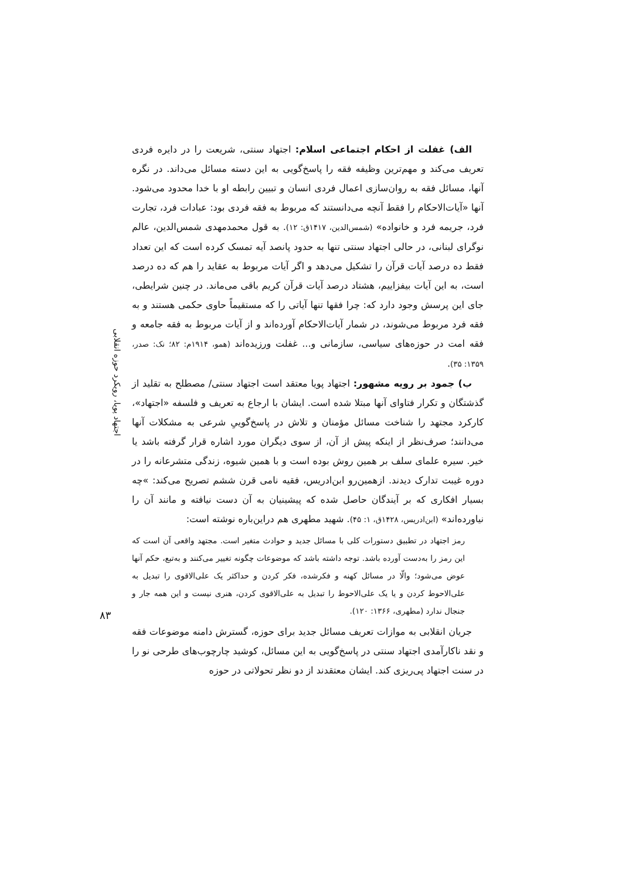الف) غفلت از احکام اجتماعی اسلام: اجتهاد سنتی، شریعت را در دایره فردی تعریف می‌کند و مهم‌ترین وظیفه فقه را پاسخ‌گویی به این دسته مسائل می‌داند. در نگره آنها، مسائل فقه به روان‌سازی اعمال فردی انسان و تبیین رابطه او با خدا محدود می‌شود. آنها «آیات‌الاحکام را فقط آنچه می‌دانستند که مربوط به فقه فردی بود: عبادات فرد، تجارت فرد، جریمه فرد و خانواده» (شمس‌الدین، ۱۴۱۷ق: ۱۲). به قول محمدمهدی شمس‌الدین، عالم نوگرای لبنانی، در حالی اجتهاد سنتی تنها به حدود پانصد آیه تمسک کرده است که این تعداد فقط ده درصد آیات قرآن را تشکیل می‌دهد و اگر آیات مربوط به عقاید را هم که ده درصد است، به این آیات بیفزاییم، هشتاد درصد آیات قرآن کریم باقی می‌ماند. در چنین شرایطی، جای این پرسش وجود دارد که: چرا فقها تنها آیاتی را که مستقیماً حاوی حکمی هستند و به فقه فرد مربوط می‌شوند، در شمار آیات‌الاحکام آورده‌اند و از آیات مربوط به فقه جامعه و فقه امت در حوزه‌های سیاسی، سازمانی و... غفلت ورزیده‌اند (همو، ۱۹۱۴م: ۸۲؛ نک: صدر، ۱۳۵۹: ۳۵).
ب) جمود بر رویه مشهور: اجتهاد پویا معتقد است اجتهاد سنتی/ مصطلح به تقلید از گذشتگان و تکرار فتاوای آنها مبتلا شده است. ایشان با ارجاع به تعریف و فلسفه «اجتهاد»، کارکرد مجتهد را شناخت مسائل مؤمنان و تلاش در پاسخ‌گوییِ شرعی به مشکلات آنها می‌دانند؛ صرف‌نظر از اینکه پیش از آن، از سوی دیگران مورد اشاره قرار گرفته باشد یا خیر. سیره علمای سلف بر همین روش بوده است و با همین شیوه، زندگی متشرعانه را در دوره غیبت تدارک دیدند. ازهمین‌رو ابن‌ادریس، فقیه نامی قرن ششم تصریح می‌کند: »چه بسیار افکاری که بر آیندگان حاصل شده که پیشینیان به آن دست نیافته و مانند آن را نیاورده‌اند» (ابن‌ادریس، ۱۴۲۸ق، ۱: ۴۵). شهید مطهری هم دراین‌باره نوشته است:
رمز اجتهاد در تطبیق دستورات کلی با مسائل جدید و حوادث متغیر است. مجتهد واقعی آن است که این رمز را به‌دست آورده باشد. توجه داشته باشد که موضوعات چگونه تغییر می‌کنند و به‌تبع، حکم آنها عوض می‌شود؛ والّا در مسائل کهنه و فکرشده، فکر کردن و حداکثر یک علی‌الاقوی را تبدیل به علی‌الاحوط کردن و یا یک علی‌الاحوط را تبدیل به علی‌الاقوی کردن، هنری نیست و این همه جار و جنجال ندارد (مطهری، ۱۳۶۶: ۱۲۰).
جریان انقلابی به موازات تعریف مسائل جدید برای حوزه، گسترش دامنه موضوعات فقه و نقد ناکارآمدی اجتهاد سنتی در پاسخ‌گویی به این مسائل، کوشید چارچوب‌های طرحی نو را در سنت اجتهاد پی‌ریزی کند. ایشان معتقدند از دو نظر تحولاتی در حوزه
اجتهاد پویا، رویکرد حوزه انقلابی
۸۳